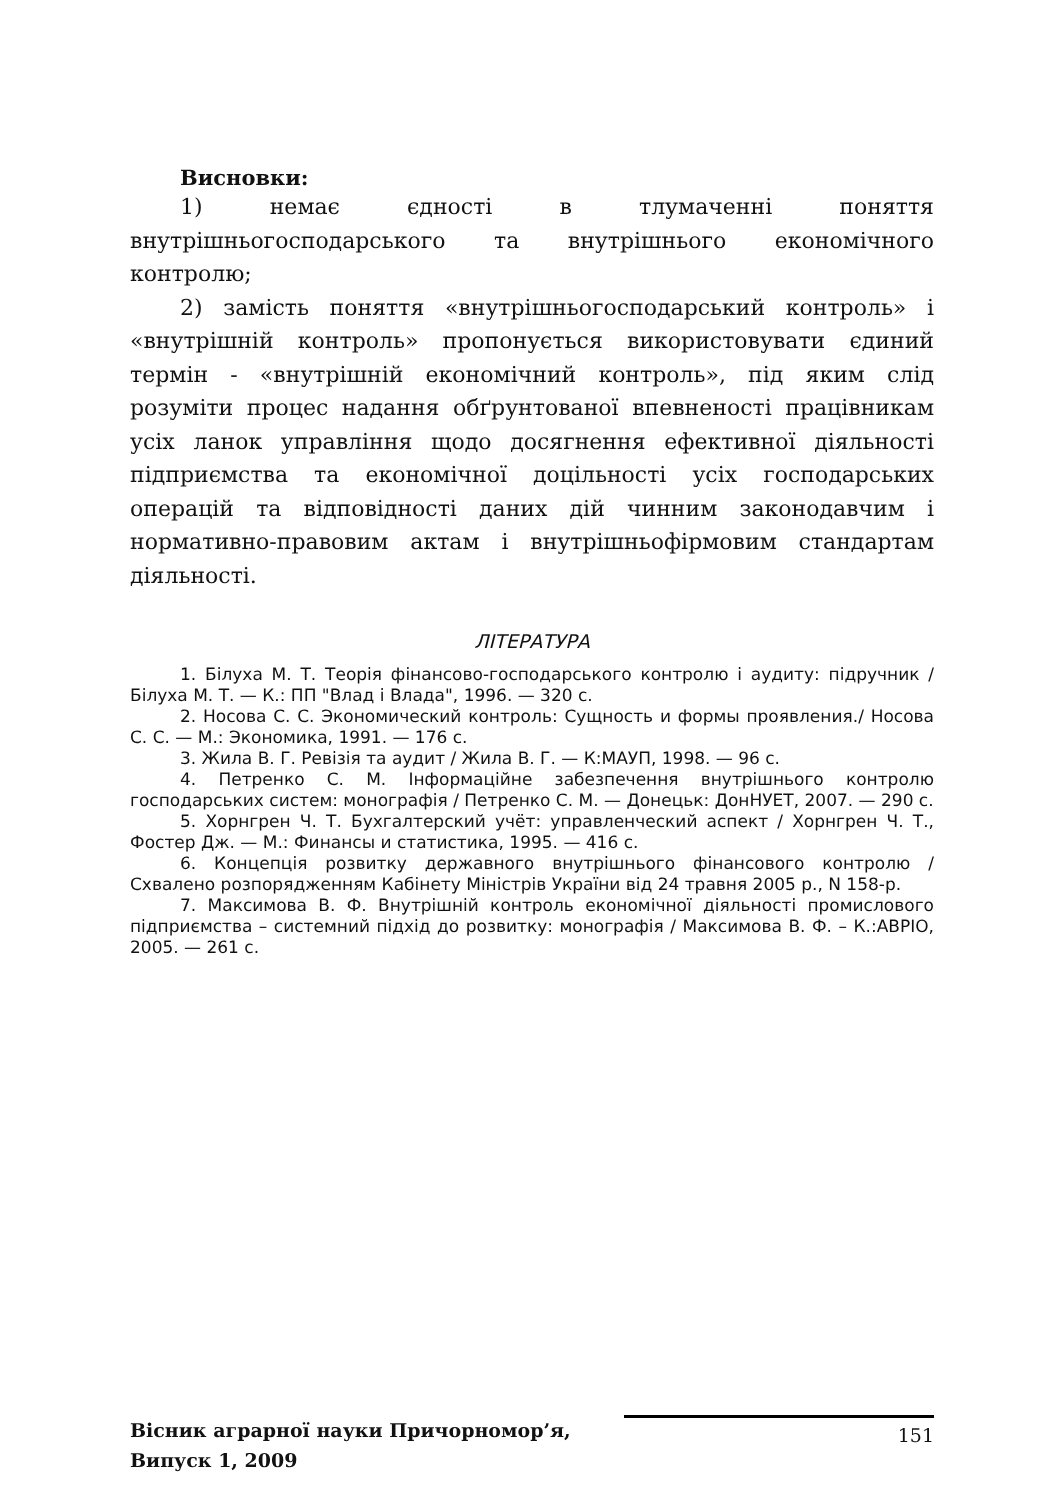Висновки:
1) немає єдності в тлумаченні поняття внутрішньогосподарського та внутрішнього економічного контролю;
2) замість поняття «внутрішньогосподарський контроль» і «внутрішній контроль» пропонується використовувати єдиний термін - «внутрішній економічний контроль», під яким слід розуміти процес надання обґрунтованої впевненості працівникам усіх ланок управління щодо досягнення ефективної діяльності підприємства та економічної доцільності усіх господарських операцій та відповідності даних дій чинним законодавчим і нормативно-правовим актам і внутрішньофірмовим стандартам діяльності.
ЛІТЕРАТУРА
1. Білуха М. Т. Теорія фінансово-господарського контролю і аудиту: підручник / Білуха М. Т. — К.: ПП "Влад і Влада", 1996. — 320 с.
2. Носова С. С. Экономический контроль: Сущность и формы проявления./ Носова С. С. — М.: Экономика, 1991. — 176 с.
3. Жила В. Г. Ревізія та аудит / Жила В. Г. — К:МАУП, 1998. — 96 с.
4. Петренко С. М. Інформаційне забезпечення внутрішнього контролю господарських систем: монографія / Петренко С. М. — Донецьк: ДонНУЕТ, 2007. — 290 с.
5. Хорнгрен Ч. Т. Бухгалтерский учёт: управленческий аспект / Хорнгрен Ч. Т., Фостер Дж. — М.: Финансы и статистика, 1995. — 416 с.
6. Концепція розвитку державного внутрішнього фінансового контролю / Схвалено розпорядженням Кабінету Міністрів України від 24 травня 2005 р., N 158-р.
7. Максимова В. Ф. Внутрішній контроль економічної діяльності промислового підприємства – системний підхід до розвитку: монографія / Максимова В. Ф. – К.:АВРІО, 2005. — 261 с.
Вісник аграрної науки Причорномор’я,
Випуск 1, 2009
151